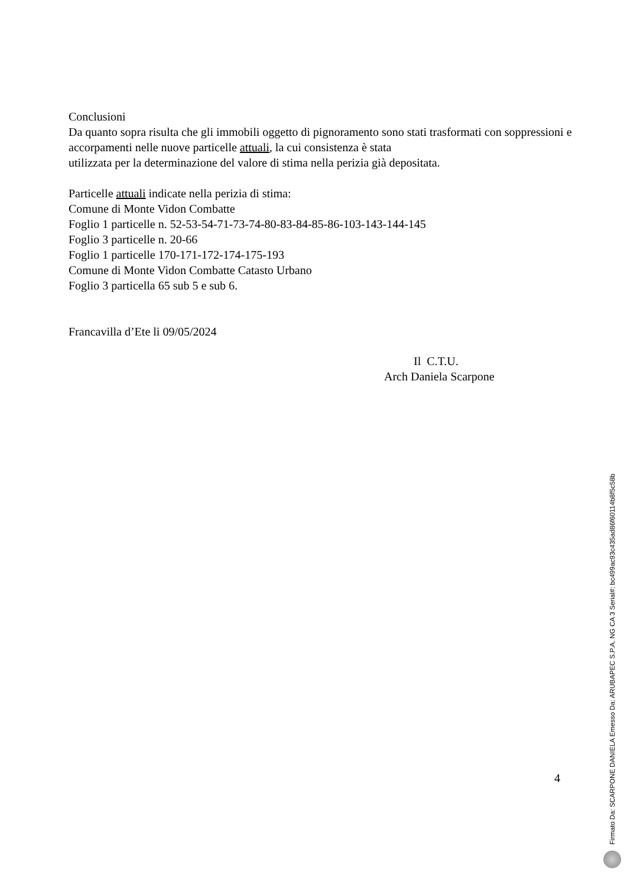Conclusioni
Da quanto sopra risulta che gli immobili oggetto di pignoramento sono stati trasformati con soppressioni e accorpamenti nelle nuove particelle attuali, la cui consistenza è stata
utilizzata per la determinazione del valore di stima nella perizia già depositata.
Particelle attuali indicate nella perizia di stima:
Comune di Monte Vidon Combatte
Foglio 1 particelle n. 52-53-54-71-73-74-80-83-84-85-86-103-143-144-145
Foglio 3 particelle n. 20-66
Foglio 1 particelle 170-171-172-174-175-193
Comune di Monte Vidon Combatte Catasto Urbano
Foglio 3 particella 65 sub 5 e sub 6.
Francavilla d’Ete li 09/05/2024
Il C.T.U.
Arch Daniela Scarpone
4
Firmato Da: SCARPONE DANIELA Emesso Da: ARUBAPEC S.P.A. NG CA 3 Serial#: bc499ac93c435ad86f60114b8f5c58b